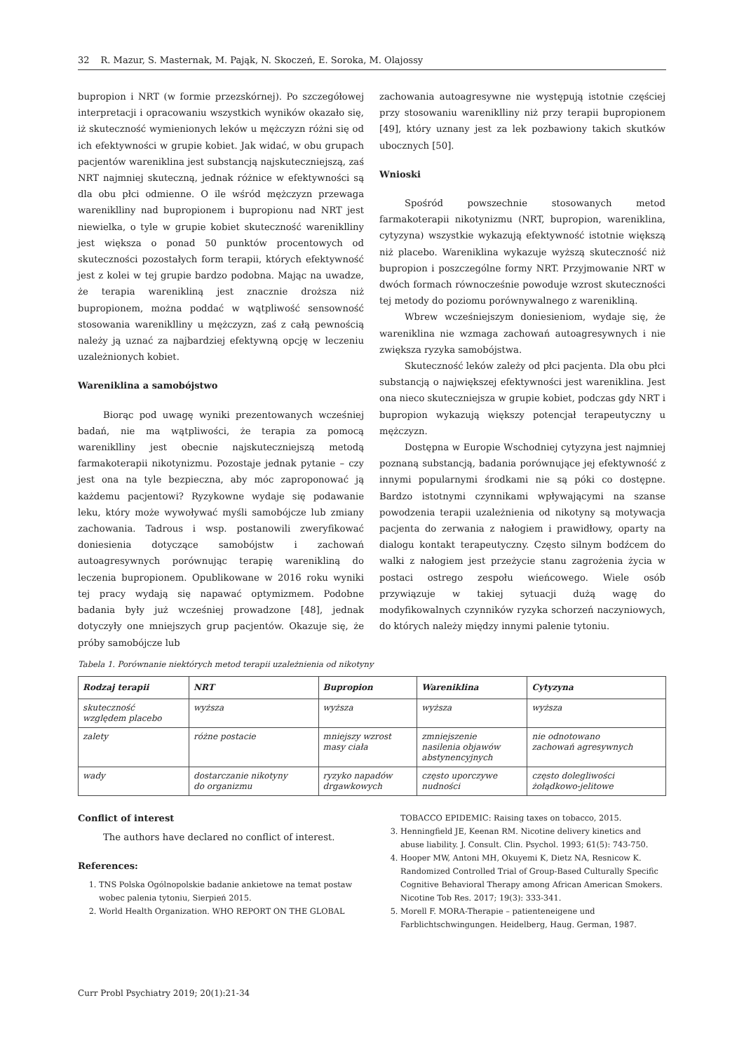32 R. Mazur, S. Masternak, M. Pająk, N. Skoczeń, E. Soroka, M. Olajossy
bupropion i NRT (w formie przezskórnej). Po szczegółowej interpretacji i opracowaniu wszystkich wyników okazało się, iż skuteczność wymienionych leków u mężczyzn różni się od ich efektywności w grupie kobiet. Jak widać, w obu grupach pacjentów wareniklina jest substancją najskuteczniejszą, zaś NRT najmniej skuteczną, jednak różnice w efektywności są dla obu płci odmienne. O ile wśród mężczyzn przewaga wareniklliny nad bupropionem i bupropionu nad NRT jest niewielka, o tyle w grupie kobiet skuteczność wareniklliny jest większa o ponad 50 punktów procentowych od skuteczności pozostałych form terapii, których efektywność jest z kolei w tej grupie bardzo podobna. Mając na uwadze, że terapia warenikliną jest znacznie droższa niż bupropionem, można poddać w wątpliwość sensowność stosowania wareniklliny u mężczyzn, zaś z całą pewnością należy ją uznać za najbardziej efektywną opcję w leczeniu uzależnionych kobiet.
Wareniklina a samobójstwo
Biorąc pod uwagę wyniki prezentowanych wcześniej badań, nie ma wątpliwości, że terapia za pomocą wareniklliny jest obecnie najskuteczniejszą metodą farmakoterapii nikotynizmu. Pozostaje jednak pytanie – czy jest ona na tyle bezpieczna, aby móc zaproponować ją każdemu pacjentowi? Ryzykowne wydaje się podawanie leku, który może wywoływać myśli samobójcze lub zmiany zachowania. Tadrous i wsp. postanowili zweryfikować doniesienia dotyczące samobójstw i zachowań autoagresywnych porównując terapię warenikliną do leczenia bupropionem. Opublikowane w 2016 roku wyniki tej pracy wydają się napawać optymizmem. Podobne badania były już wcześniej prowadzone [48], jednak dotyczyły one mniejszych grup pacjentów. Okazuje się, że próby samobójcze lub
zachowania autoagresywne nie występują istotnie częściej przy stosowaniu wareniklliny niż przy terapii bupropionem [49], który uznany jest za lek pozbawiony takich skutków ubocznych [50].
Wnioski
Spośród powszechnie stosowanych metod farmakoterapii nikotynizmu (NRT, bupropion, wareniklina, cytyzyna) wszystkie wykazują efektywność istotnie większą niż placebo. Wareniklina wykazuje wyższą skuteczność niż bupropion i poszczególne formy NRT. Przyjmowanie NRT w dwóch formach równocześnie powoduje wzrost skuteczności tej metody do poziomu porównywalnego z warenikliną.
Wbrew wcześniejszym doniesieniom, wydaje się, że wareniklina nie wzmaga zachowań autoagresywnych i nie zwiększa ryzyka samobójstwa.
Skuteczność leków zależy od płci pacjenta. Dla obu płci substancją o największej efektywności jest wareniklina. Jest ona nieco skuteczniejsza w grupie kobiet, podczas gdy NRT i bupropion wykazują większy potencjał terapeutyczny u mężczyzn.
Dostępna w Europie Wschodniej cytyzyna jest najmniej poznaną substancją, badania porównujące jej efektywność z innymi popularnymi środkami nie są póki co dostępne. Bardzo istotnymi czynnikami wpływającymi na szanse powodzenia terapii uzależnienia od nikotyny są motywacja pacjenta do zerwania z nałogiem i prawidłowy, oparty na dialogu kontakt terapeutyczny. Często silnym bodźcem do walki z nałogiem jest przeżycie stanu zagrożenia życia w postaci ostrego zespołu wieńcowego. Wiele osób przywiązuje w takiej sytuacji dużą wagę do modyfikowalnych czynników ryzyka schorzeń naczyniowych, do których należy między innymi palenie tytoniu.
Tabela 1. Porównanie niektórych metod terapii uzależnienia od nikotyny
| Rodzaj terapii | NRT | Bupropion | Wareniklina | Cytyzyna |
| --- | --- | --- | --- | --- |
| skuteczność względem placebo | wyższa | wyższa | wyższa | wyższa |
| zalety | różne postacie | mniejszy wzrost masy ciała | zmniejszenie nasilenia objawów abstynencyjnych | nie odnotowano zachowań agresywnych |
| wady | dostarczanie nikotyny do organizmu | ryzyko napadów drgawkowych | często uporczywe nudności | często dolegliwości żołądkowo-jelitowe |
Conflict of interest
The authors have declared no conflict of interest.
References:
1. TNS Polska Ogólnopolskie badanie ankietowe na temat postaw wobec palenia tytoniu, Sierpień 2015.
2. World Health Organization. WHO REPORT ON THE GLOBAL
TOBACCO EPIDEMIC: Raising taxes on tobacco, 2015.
3. Henningfield JE, Keenan RM. Nicotine delivery kinetics and abuse liability. J. Consult. Clin. Psychol. 1993; 61(5): 743-750.
4. Hooper MW, Antoni MH, Okuyemi K, Dietz NA, Resnicow K. Randomized Controlled Trial of Group-Based Culturally Specific Cognitive Behavioral Therapy among African American Smokers. Nicotine Tob Res. 2017; 19(3): 333-341.
5. Morell F. MORA-Therapie – patienteneigene und Farblichtschwingungen. Heidelberg, Haug. German, 1987.
Curr Probl Psychiatry 2019; 20(1):21-34